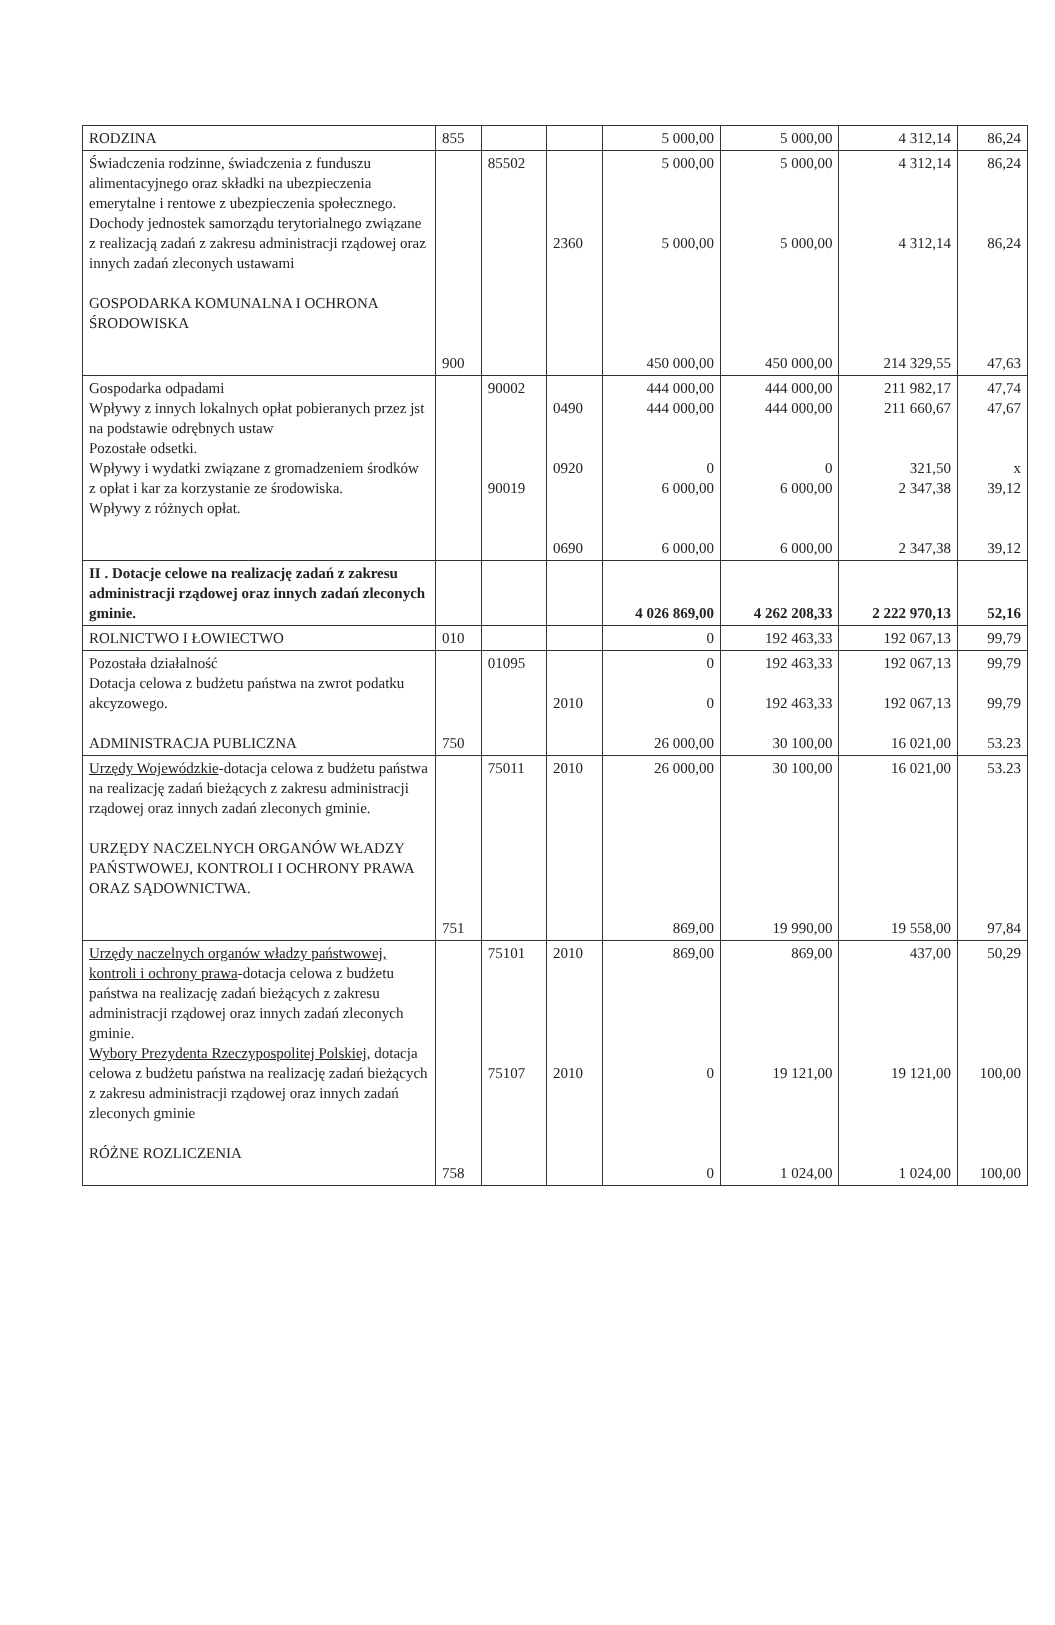| RODZINA | 855 | | | 5 000,00 | 5 000,00 | 4 312,14 | 86,24 |
| Świadczenia rodzinne, świadczenia z funduszu alimentacyjnego oraz składki na ubezpieczenia emerytalne i rentowe z ubezpieczenia społecznego. Dochody jednostek samorządu terytorialnego związane z realizacją zadań z zakresu administracji rządowej oraz innych zadań zleconych ustawami GOSPODARKA KOMUNALNA I OCHRONA ŚRODOWISKA | 900 | 85502 | 2360 | 5 000,00 5 000,00 450 000,00 | 5 000,00 5 000,00 450 000,00 | 4 312,14 4 312,14 214 329,55 | 86,24 86,24 47,63 |
| Gospodarka odpadami Wpływy z innych lokalnych opłat pobieranych przez jst na podstawie odrębnych ustaw Pozostałe odsetki. Wpływy i wydatki związane z gromadzeniem środków z opłat i kar za korzystanie ze środowiska. Wpływy z różnych opłat. | | 90002 90019 | 0490 0920 0690 | 444 000,00 444 000,00 0 6 000,00 6 000,00 | 444 000,00 444 000,00 0 6 000,00 6 000,00 | 211 982,17 211 660,67 321,50 2 347,38 2 347,38 | 47,74 47,67 x 39,12 39,12 |
| II . Dotacje celowe na realizację zadań z zakresu administracji rządowej oraz innych zadań zleconych gminie. | | | | 4 026 869,00 | 4 262 208,33 | 2 222 970,13 | 52,16 |
| ROLNICTWO I ŁOWIECTWO | 010 | | | 0 | 192 463,33 | 192 067,13 | 99,79 |
| Pozostała działalność Dotacja celowa z budżetu państwa na zwrot podatku akcyzowego. ADMINISTRACJA PUBLICZNA | 750 | 01095 | 2010 | 0 0 26 000,00 | 192 463,33 192 463,33 30 100,00 | 192 067,13 192 067,13 16 021,00 | 99,79 99,79 53.23 |
| Urzędy Wojewódzkie -dotacja celowa z budżetu państwa na realizację zadań bieżących z zakresu administracji rządowej oraz innych zadań zleconych gminie. URZĘDY NACZELNYCH ORGANÓW WŁADZY PAŃSTWOWEJ, KONTROLI I OCHRONY PRAWA ORAZ SĄDOWNICTWA. | 751 | 75011 | 2010 | 26 000,00 869,00 | 30 100,00 19 990,00 | 16 021,00 19 558,00 | 53.23 97,84 |
| Urzędy naczelnych organów władzy państwowej, kontroli i ochrony prawa -dotacja celowa z budżetu państwa na realizację zadań bieżących z zakresu administracji rządowej oraz innych zadań zleconych gminie. Wybory Prezydenta Rzeczypospolitej Polskiej , dotacja celowa z budżetu państwa na realizację zadań bieżących z zakresu administracji rządowej oraz innych zadań zleconych gminie RÓŻNE ROZLICZENIA | 758 | 75101 75107 | 2010 2010 | 869,00 0 0 | 869,00 19 121,00 1 024,00 | 437,00 19 121,00 1 024,00 | 50,29 100,00 100,00 |